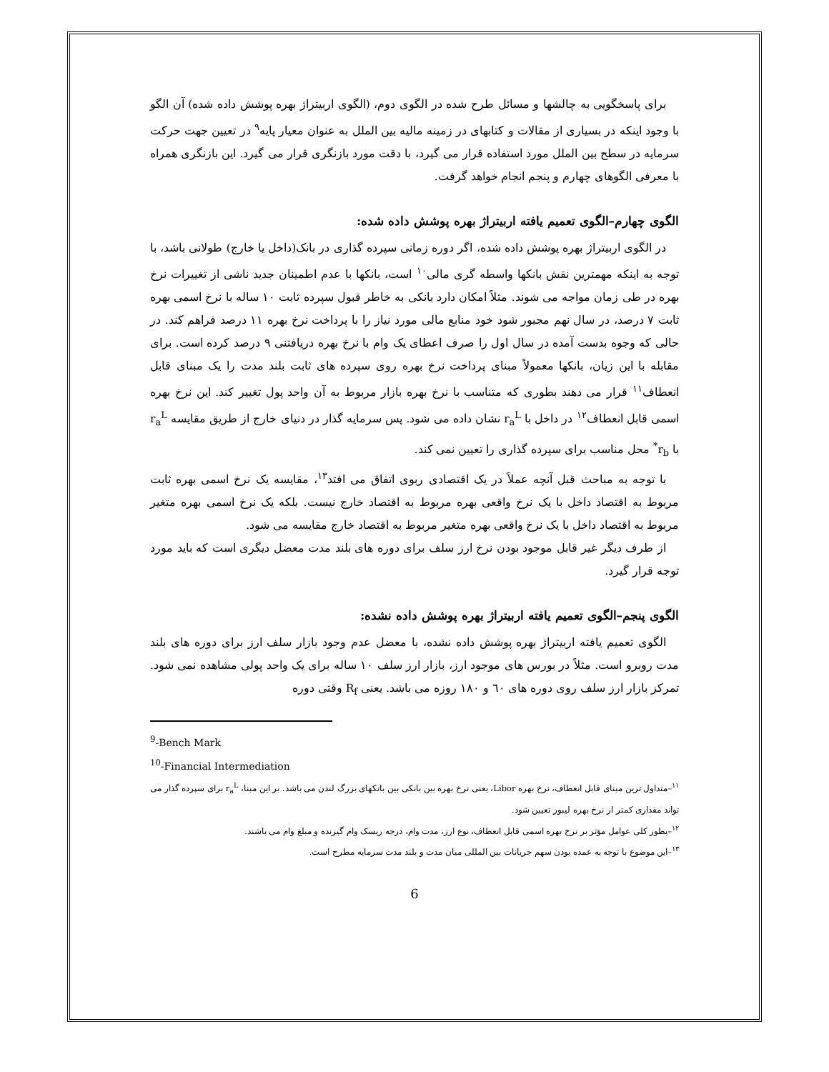برای پاسخگویی به چالشها و مسائل طرح شده در الگوی دوم، (الگوی اربیتراژ بهره پوشش داده شده) آن الگو با وجود اینکه در بسیاری از مقالات و کتابهای در زمینه مالیه بین الملل به عنوان معیار پایه<sup>۹</sup> در تعیین جهت حرکت سرمایه در سطح بین الملل مورد استفاده قرار می گیرد، با دقت مورد بازنگری قرار می گیرد. این بازنگری همراه با معرفی الگوهای چهارم و پنجم انجام خواهد گرفت.
الگوی چهارم–الگوی تعمیم یافته اربیتراژ بهره پوشش داده شده:
در الگوی اربیتراژ بهره پوشش داده شده، اگر دوره زمانی سپرده گذاری در بانک(داخل یا خارج) طولانی باشد، با توجه به اینکه مهمترین نقش بانکها واسطه گری مالی<sup>۱۰</sup> است، بانکها با عدم اطمینان جدید ناشی از تغییرات نرخ بهره در طی زمان مواجه می شوند. مثلاً امکان دارد بانکی به خاطر قبول سپرده ثابت ۱۰ ساله با نرخ اسمی بهره ثابت ۷ درصد، در سال نهم مجبور شود خود منابع مالی مورد نیاز را با پرداخت نرخ بهره ۱۱ درصد فراهم کند. در حالی که وجوه بدست آمده در سال اول را صرف اعطای یک وام با نرخ بهره دریافتنی ۹ درصد کرده است. برای مقابله با این زیان، بانکها معمولاً مبنای پرداخت نرخ بهره روی سپرده های ثابت بلند مدت را یک مبنای قابل انعطاف<sup>۱۱</sup> قرار می دهند بطوری که متناسب با نرخ بهره بازار مربوط به آن واحد پول تغییر کند. این نرخ بهره اسمی قابل انعطاف<sup>۱۲</sup> در داخل با r<sub>a</sub><sup>L</sup> نشان داده می شود. پس سرمایه گذار در دنیای خارج از طریق مقایسه r<sub>a</sub><sup>L</sup> با r<sub>b</sub><sup>*</sup> محل مناسب برای سپرده گذاری را تعیین نمی کند.
با توجه به مباحث قبل آنچه عملاً در یک اقتصادی ربوی اتفاق می افتد<sup>۱۳</sup>، مقایسه یک نرخ اسمی بهره ثابت مربوط به اقتصاد داخل با یک نرخ واقعی بهره مربوط به اقتصاد خارج نیست. بلکه یک نرخ اسمی بهره متغیر مربوط به اقتصاد داخل با یک نرخ واقعی بهره متغیر مربوط به اقتصاد خارج مقایسه می شود.
از طرف دیگر غیر قابل موجود بودن نرخ ارز سلف برای دوره های بلند مدت معضل دیگری است که باید مورد توجه قرار گیرد.
الگوی پنجم–الگوی تعمیم یافته اربیتراژ بهره پوشش داده نشده:
الگوی تعمیم یافته اربیتراژ بهره پوشش داده نشده، با معضل عدم وجود بازار سلف ارز برای دوره های بلند مدت روبرو است. مثلاً در بورس های موجود ارز، بازار ارز سلف ۱۰ ساله برای یک واحد پولی مشاهده نمی شود. تمرکز بازار ارز سلف روی دوره های ٦٠ و ۱۸۰ روزه می باشد. یعنی R<sub>f</sub> وقتی دوره
<sup>9</sup>-Bench Mark
<sup>10</sup>-Financial Intermediation
<sup>۱۱</sup>–متداول ترین مبنای قابل انعطاف، نرخ بهره Libor، یعنی نرخ بهره بین بانکی بین بانکهای بزرگ لندن می باشد. بر این مبنا، r<sub>a</sub><sup>L</sup> برای سپرده گذار می تواند مقداری کمتر از نرخ بهره لیبور تعیین شود.
<sup>۱۲</sup>–بطور کلی عوامل مؤثر بر نرخ بهره اسمی قابل انعطاف، نوع ارز، مدت وام، درجه ریسک وام گیرنده و مبلغ وام می باشند.
<sup>۱۳</sup>–این موضوع با توجه به عمده بودن سهم جریانات بین المللی میان مدت و بلند مدت سرمایه مطرح است.
6